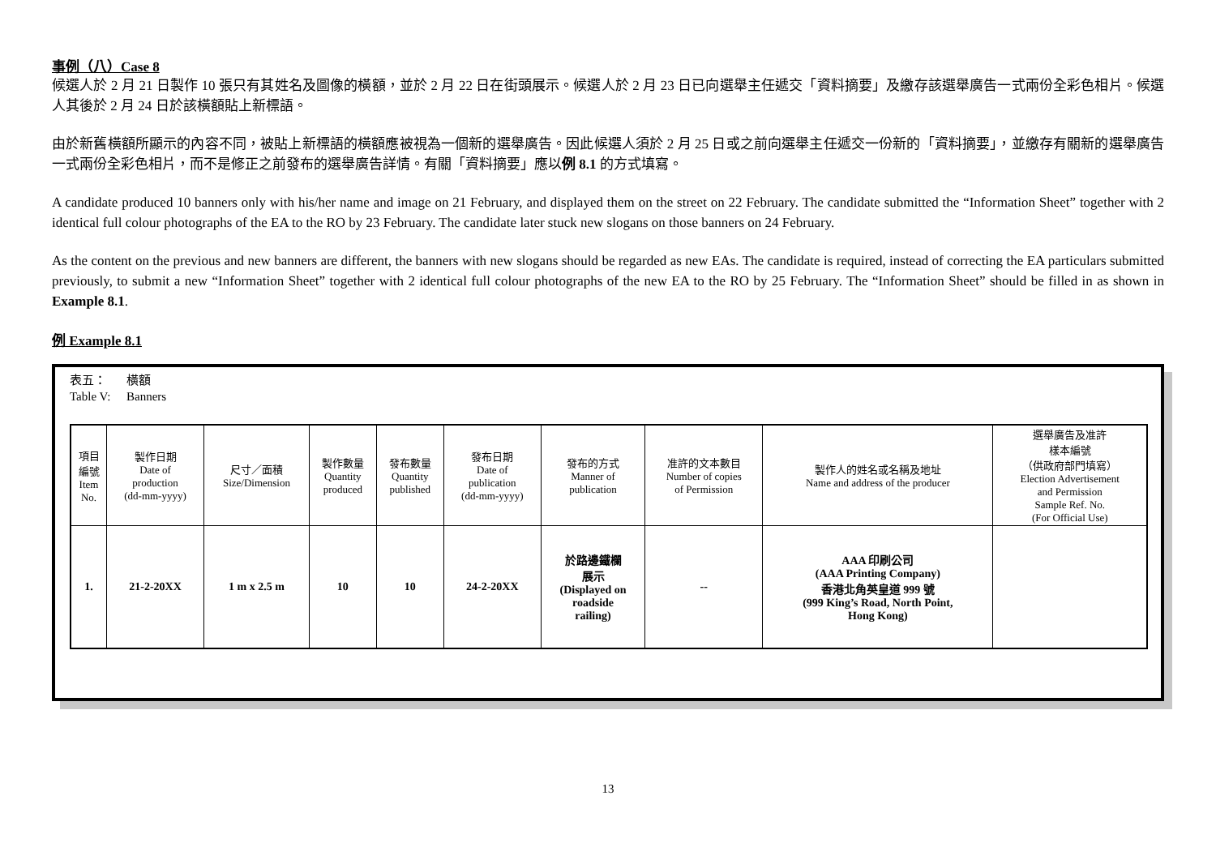事例（八）Case 8
候選人於 2 月 21 日製作 10 張只有其姓名及圖像的橫額，並於 2 月 22 日在街頭展示。候選人於 2 月 23 日已向選舉主任遞交「資料摘要」及繳存該選舉廣告一式兩份全彩色相片。候選人其後於 2 月 24 日於該橫額貼上新標語。
由於新舊橫額所顯示的內容不同，被貼上新標語的橫額應被視為一個新的選舉廣告。因此候選人須於 2 月 25 日或之前向選舉主任遞交一份新的「資料摘要」，並繳存有關新的選舉廣告一式兩份全彩色相片，而不是修正之前發布的選舉廣告詳情。有關「資料摘要」應以例 8.1 的方式填寫。
A candidate produced 10 banners only with his/her name and image on 21 February, and displayed them on the street on 22 February. The candidate submitted the “Information Sheet” together with 2 identical full colour photographs of the EA to the RO by 23 February. The candidate later stuck new slogans on those banners on 24 February.
As the content on the previous and new banners are different, the banners with new slogans should be regarded as new EAs. The candidate is required, instead of correcting the EA particulars submitted previously, to submit a new “Information Sheet” together with 2 identical full colour photographs of the new EA to the RO by 25 February. The “Information Sheet” should be filled in as shown in Example 8.1.
例 Example 8.1
表五： 橫額
Table V: Banners
| 項目 編號 Item No. | 製作日期 Date of production (dd-mm-yyyy) | 尺寸／面積 Size/Dimension | 製作數量 Quantity produced | 發布數量 Quantity published | 發布日期 Date of publication (dd-mm-yyyy) | 發布的方式 Manner of publication | 准許的文本數目 Number of copies of Permission | 製作人的姓名或名稱及地址 Name and address of the producer | 選舉廣告及准許 樣本編號 （供政府部門填寫） Election Advertisement and Permission Sample Ref. No. (For Official Use) |
| --- | --- | --- | --- | --- | --- | --- | --- | --- | --- |
| 1. | 21-2-20XX | 1 m x 2.5 m | 10 | 10 | 24-2-20XX | 於路邊鐵欄 展示 (Displayed on roadside railing) | -- | AAA 印刷公司 (AAA Printing Company) 香港北角英皇道 999 號 (999 King’s Road, North Point, Hong Kong) | |
13